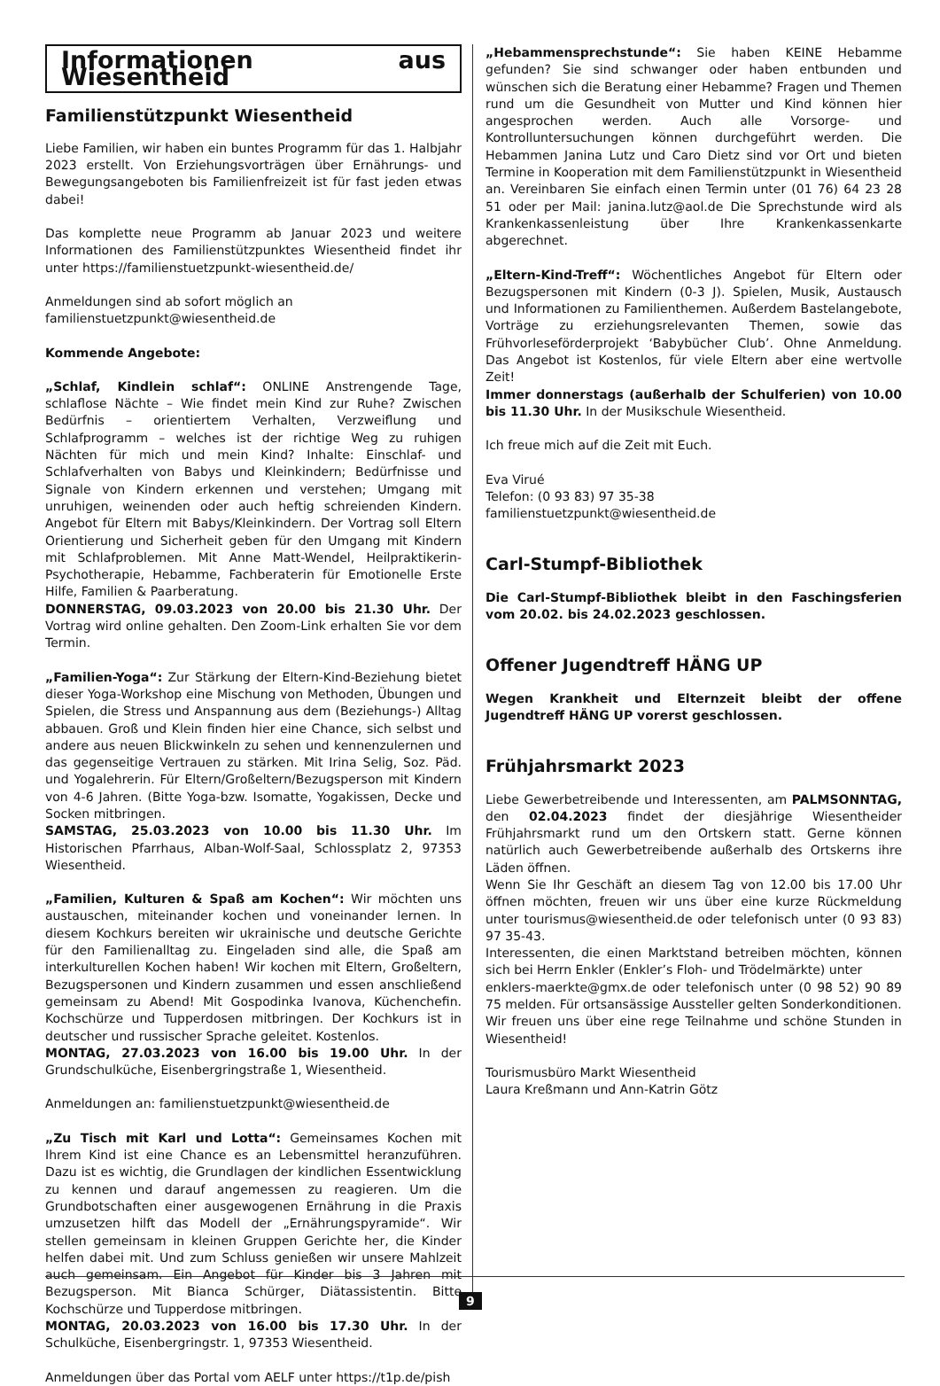Informationen aus Wiesentheid
Familienstützpunkt Wiesentheid
Liebe Familien, wir haben ein buntes Programm für das 1. Halbjahr 2023 erstellt. Von Erziehungsvorträgen über Ernährungs- und Bewegungsangeboten bis Familienfreizeit ist für fast jeden etwas dabei!
Das komplette neue Programm ab Januar 2023 und weitere Informationen des Familienstützpunktes Wiesentheid findet ihr unter https://familienstuetzpunkt-wiesentheid.de/
Anmeldungen sind ab sofort möglich an
familienstuetzpunkt@wiesentheid.de
Kommende Angebote:
„Schlaf, Kindlein schlaf“: ONLINE Anstrengende Tage, schlaflose Nächte – Wie findet mein Kind zur Ruhe? Zwischen Bedürfnis – orientiertem Verhalten, Verzweiflung und Schlafprogramm – welches ist der richtige Weg zu ruhigen Nächten für mich und mein Kind? Inhalte: Einschlaf- und Schlafverhalten von Babys und Kleinkindern; Bedürfnisse und Signale von Kindern erkennen und verstehen; Umgang mit unruhigen, weinenden oder auch heftig schreienden Kindern. Angebot für Eltern mit Babys/Kleinkindern. Der Vortrag soll Eltern Orientierung und Sicherheit geben für den Umgang mit Kindern mit Schlafproblemen. Mit Anne Matt-Wendel, Heilpraktikerin-Psychotherapie, Hebamme, Fachberaterin für Emotionelle Erste Hilfe, Familien & Paarberatung.
DONNERSTAG, 09.03.2023 von 20.00 bis 21.30 Uhr. Der Vortrag wird online gehalten. Den Zoom-Link erhalten Sie vor dem Termin.
„Familien-Yoga“: Zur Stärkung der Eltern-Kind-Beziehung bietet dieser Yoga-Workshop eine Mischung von Methoden, Übungen und Spielen, die Stress und Anspannung aus dem (Beziehungs-) Alltag abbauen. Groß und Klein finden hier eine Chance, sich selbst und andere aus neuen Blickwinkeln zu sehen und kennenzulernen und das gegenseitige Vertrauen zu stärken. Mit Irina Selig, Soz. Päd. und Yogalehrerin. Für Eltern/Großeltern/Bezugsperson mit Kindern von 4-6 Jahren. (Bitte Yoga-bzw. Isomatte, Yogakissen, Decke und Socken mitbringen.
SAMSTAG, 25.03.2023 von 10.00 bis 11.30 Uhr. Im Historischen Pfarrhaus, Alban-Wolf-Saal, Schlossplatz 2, 97353 Wiesentheid.
„Familien, Kulturen & Spaß am Kochen“: Wir möchten uns austauschen, miteinander kochen und voneinander lernen. In diesem Kochkurs bereiten wir ukrainische und deutsche Gerichte für den Familienalltag zu. Eingeladen sind alle, die Spaß am interkulturellen Kochen haben! Wir kochen mit Eltern, Großeltern, Bezugspersonen und Kindern zusammen und essen anschließend gemeinsam zu Abend! Mit Gospodinka Ivanova, Küchenchefin. Kochschürze und Tupperdosen mitbringen. Der Kochkurs ist in deutscher und russischer Sprache geleitet. Kostenlos.
MONTAG, 27.03.2023 von 16.00 bis 19.00 Uhr. In der Grundschulküche, Eisenbergringstraße 1, Wiesentheid.
Anmeldungen an: familienstuetzpunkt@wiesentheid.de
„Zu Tisch mit Karl und Lotta“: Gemeinsames Kochen mit Ihrem Kind ist eine Chance es an Lebensmittel heranzuführen. Dazu ist es wichtig, die Grundlagen der kindlichen Essentwicklung zu kennen und darauf angemessen zu reagieren. Um die Grundbotschaften einer ausgewogenen Ernährung in die Praxis umzusetzen hilft das Modell der „Ernährungspyramide“. Wir stellen gemeinsam in kleinen Gruppen Gerichte her, die Kinder helfen dabei mit. Und zum Schluss genießen wir unsere Mahlzeit auch gemeinsam. Ein Angebot für Kinder bis 3 Jahren mit Bezugsperson. Mit Bianca Schürger, Diätassistentin. Bitte Kochschürze und Tupperdose mitbringen.
MONTAG, 20.03.2023 von 16.00 bis 17.30 Uhr. In der Schulküche, Eisenbergringstr. 1, 97353 Wiesentheid.
Anmeldungen über das Portal vom AELF unter https://t1p.de/pish
„Hebammensprechstunde“: Sie haben KEINE Hebamme gefunden? Sie sind schwanger oder haben entbunden und wünschen sich die Beratung einer Hebamme? Fragen und Themen rund um die Gesundheit von Mutter und Kind können hier angesprochen werden. Auch alle Vorsorge- und Kontrolluntersuchungen können durchgeführt werden. Die Hebammen Janina Lutz und Caro Dietz sind vor Ort und bieten Termine in Kooperation mit dem Familienstützpunkt in Wiesentheid an. Vereinbaren Sie einfach einen Termin unter (01 76) 64 23 28 51 oder per Mail: janina.lutz@aol.de Die Sprechstunde wird als Krankenkassenleistung über Ihre Krankenkassenkarte abgerechnet.
„Eltern-Kind-Treff“: Wöchentliches Angebot für Eltern oder Bezugspersonen mit Kindern (0-3 J). Spielen, Musik, Austausch und Informationen zu Familienthemen. Außerdem Bastelangebote, Vorträge zu erziehungsrelevanten Themen, sowie das Frühvorleseförderprojekt ‘Babybücher Club’. Ohne Anmeldung. Das Angebot ist Kostenlos, für viele Eltern aber eine wertvolle Zeit!
Immer donnerstags (außerhalb der Schulferien) von 10.00 bis 11.30 Uhr. In der Musikschule Wiesentheid.
Ich freue mich auf die Zeit mit Euch.
Eva Virué
Telefon: (0 93 83) 97 35-38
familienstuetzpunkt@wiesentheid.de
Carl-Stumpf-Bibliothek
Die Carl-Stumpf-Bibliothek bleibt in den Faschingsferien vom 20.02. bis 24.02.2023 geschlossen.
Offener Jugendtreff HÄNG UP
Wegen Krankheit und Elternzeit bleibt der offene Jugendtreff HÄNG UP vorerst geschlossen.
Frühjahrsmarkt 2023
Liebe Gewerbetreibende und Interessenten, am PALMSONNTAG, den 02.04.2023 findet der diesjährige Wiesentheider Frühjahrsmarkt rund um den Ortskern statt. Gerne können natürlich auch Gewerbetreibende außerhalb des Ortskerns ihre Läden öffnen.
Wenn Sie Ihr Geschäft an diesem Tag von 12.00 bis 17.00 Uhr öffnen möchten, freuen wir uns über eine kurze Rückmeldung unter tourismus@wiesentheid.de oder telefonisch unter (0 93 83) 97 35-43.
Interessenten, die einen Marktstand betreiben möchten, können sich bei Herrn Enkler (Enkler’s Floh- und Trödelmärkte) unter
enklers-maerkte@gmx.de oder telefonisch unter (0 98 52) 90 89 75 melden. Für ortsansässige Aussteller gelten Sonderkonditionen.
Wir freuen uns über eine rege Teilnahme und schöne Stunden in Wiesentheid!
Tourismusbüro Markt Wiesentheid
Laura Kreßmann und Ann-Katrin Götz
9